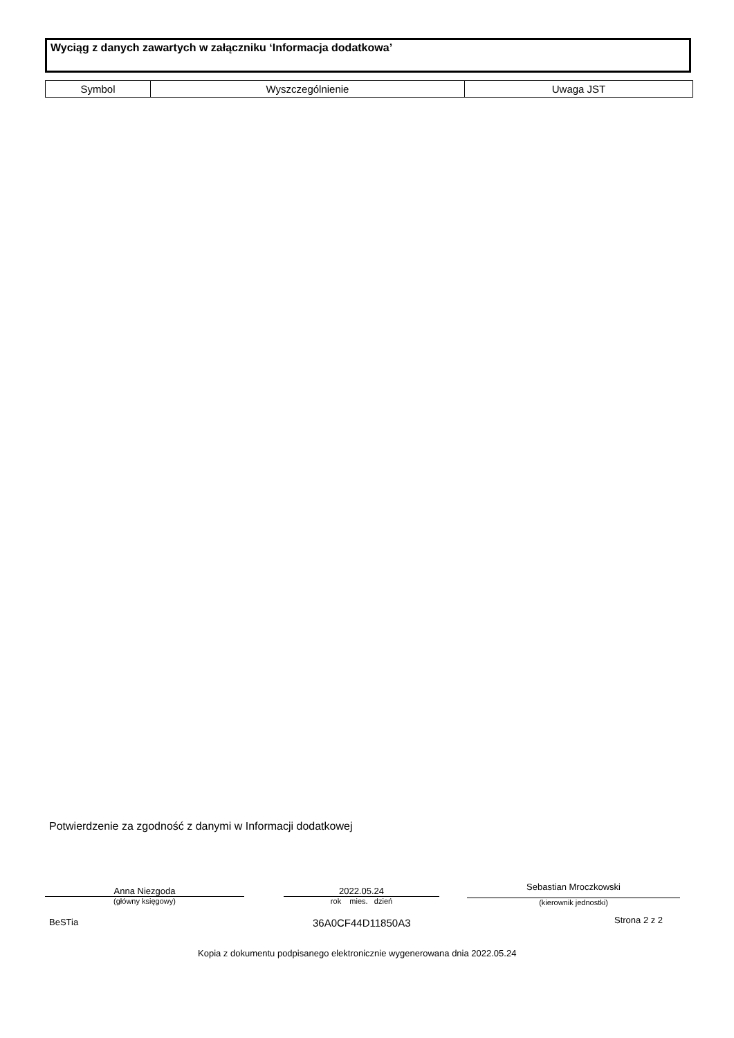Wyciąg z danych zawartych w załączniku ‘Informacja dodatkowa’
| Symbol | Wyszczególnienie | Uwaga JST |
| --- | --- | --- |
Potwierdzenie za zgodność z danymi w Informacji dodatkowej
Anna Niezgoda
(główny księgowy)
2022.05.24
rok mies. dzień
Sebastian Mroczkowski
(kierownik jednostki)
BeSTia 36A0CF44D11850A3 Strona 2 z 2
Kopia z dokumentu podpisanego elektronicznie wygenerowana dnia 2022.05.24